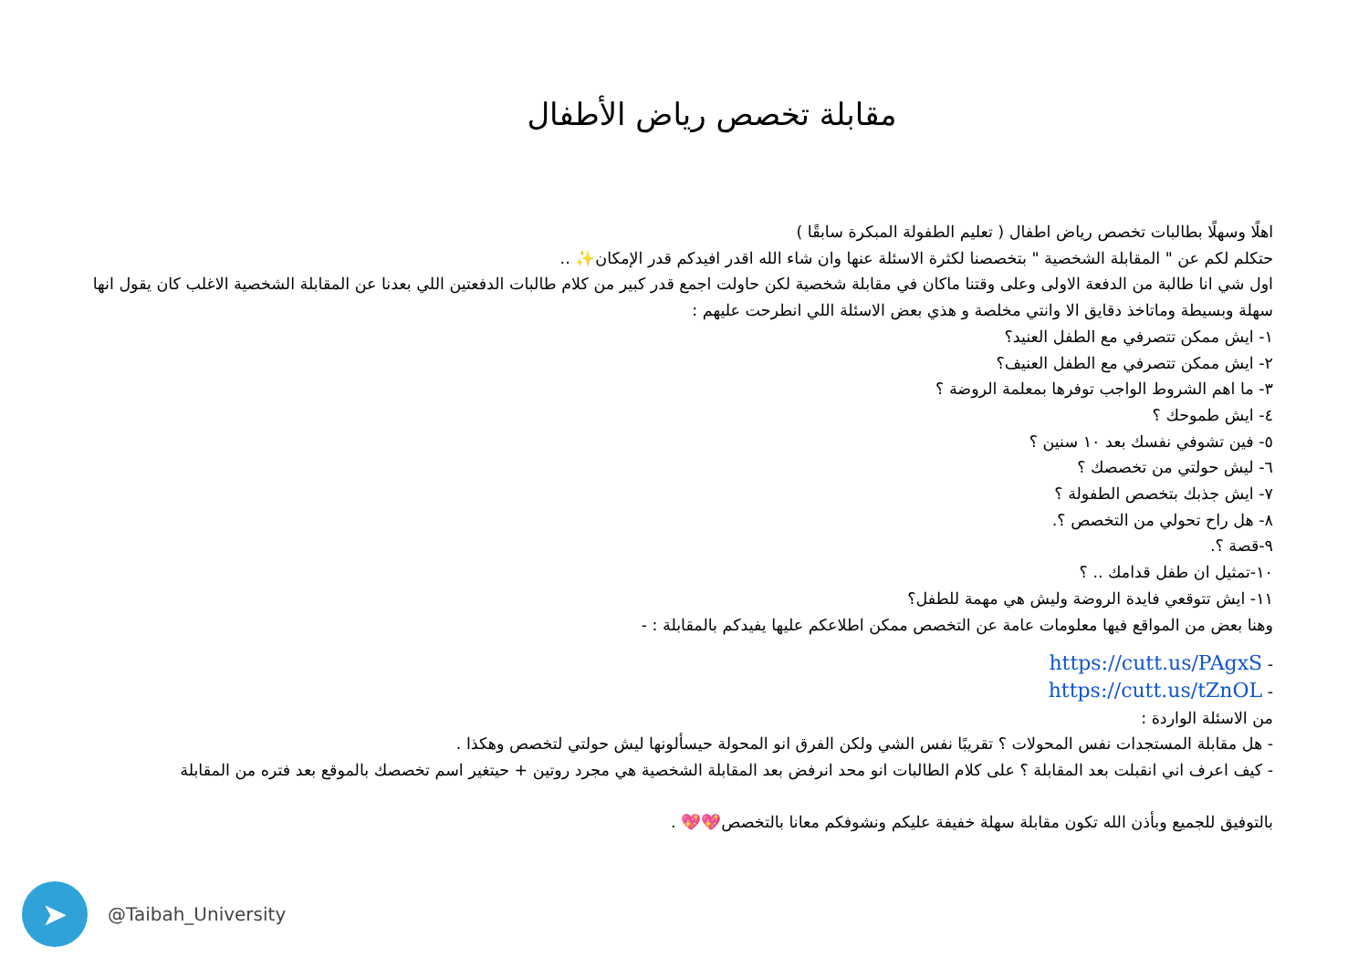مقابلة تخصص رياض الأطفال
اهلًا وسهلًا بطالبات تخصص رياض اطفال ( تعليم الطفولة المبكرة سابقًا )
حتكلم لكم عن " المقابلة الشخصية " بتخصصنا لكثرة الاسئلة عنها وان شاء الله اقدر افيدكم قدر الإمكان✨ ..
اول شي انا طالبة من الدفعة الاولى وعلى وقتنا ماكان في مقابلة شخصية لكن حاولت اجمع قدر كبير من كلام طالبات الدفعتين اللي بعدنا عن المقابلة الشخصية الاغلب كان يقول انها سهلة وبسيطة وماتاخذ دقايق الا وانتي مخلصة و هذي بعض الاسئلة اللي انطرحت عليهم :
١- ايش ممكن تتصرفي مع الطفل العنيد؟
٢- ايش ممكن تتصرفي مع الطفل العنيف؟
٣- ما اهم الشروط الواجب توفرها بمعلمة الروضة ؟
٤- ايش طموحك ؟
٥- فين تشوفي نفسك بعد ١٠ سنين ؟
٦- ليش حولتي من تخصصك ؟
٧- ايش جذبك بتخصص الطفولة ؟
٨- هل راح تحولي من التخصص ؟.
٩-قصة ؟.
١٠-تمثيل ان طفل قدامك .. ؟
١١- ايش تتوقعي فايدة الروضة وليش هي مهمة للطفل؟
وهنا بعض من المواقع فيها معلومات عامة عن التخصص ممكن اطلاعكم عليها يفيدكم بالمقابلة : -
- https://cutt.us/PAgxS
- https://cutt.us/tZnOL
من الاسئلة الواردة :
- هل مقابلة المستجدات نفس المحولات ؟ تقريبًا نفس الشي ولكن الفرق انو المحولة حيسألونها ليش حولتي لتخصص وهكذا .
- كيف اعرف اني انقبلت بعد المقابلة ؟ على كلام الطالبات انو محد انرفض بعد المقابلة الشخصية هي مجرد روتين + حيتغير اسم تخصصك بالموقع بعد فتره من المقابلة
بالتوفيق للجميع وبأذن الله تكون مقابلة سهلة خفيفة عليكم ونشوفكم معانا بالتخصص💖💖 .
➤
@Taibah_University